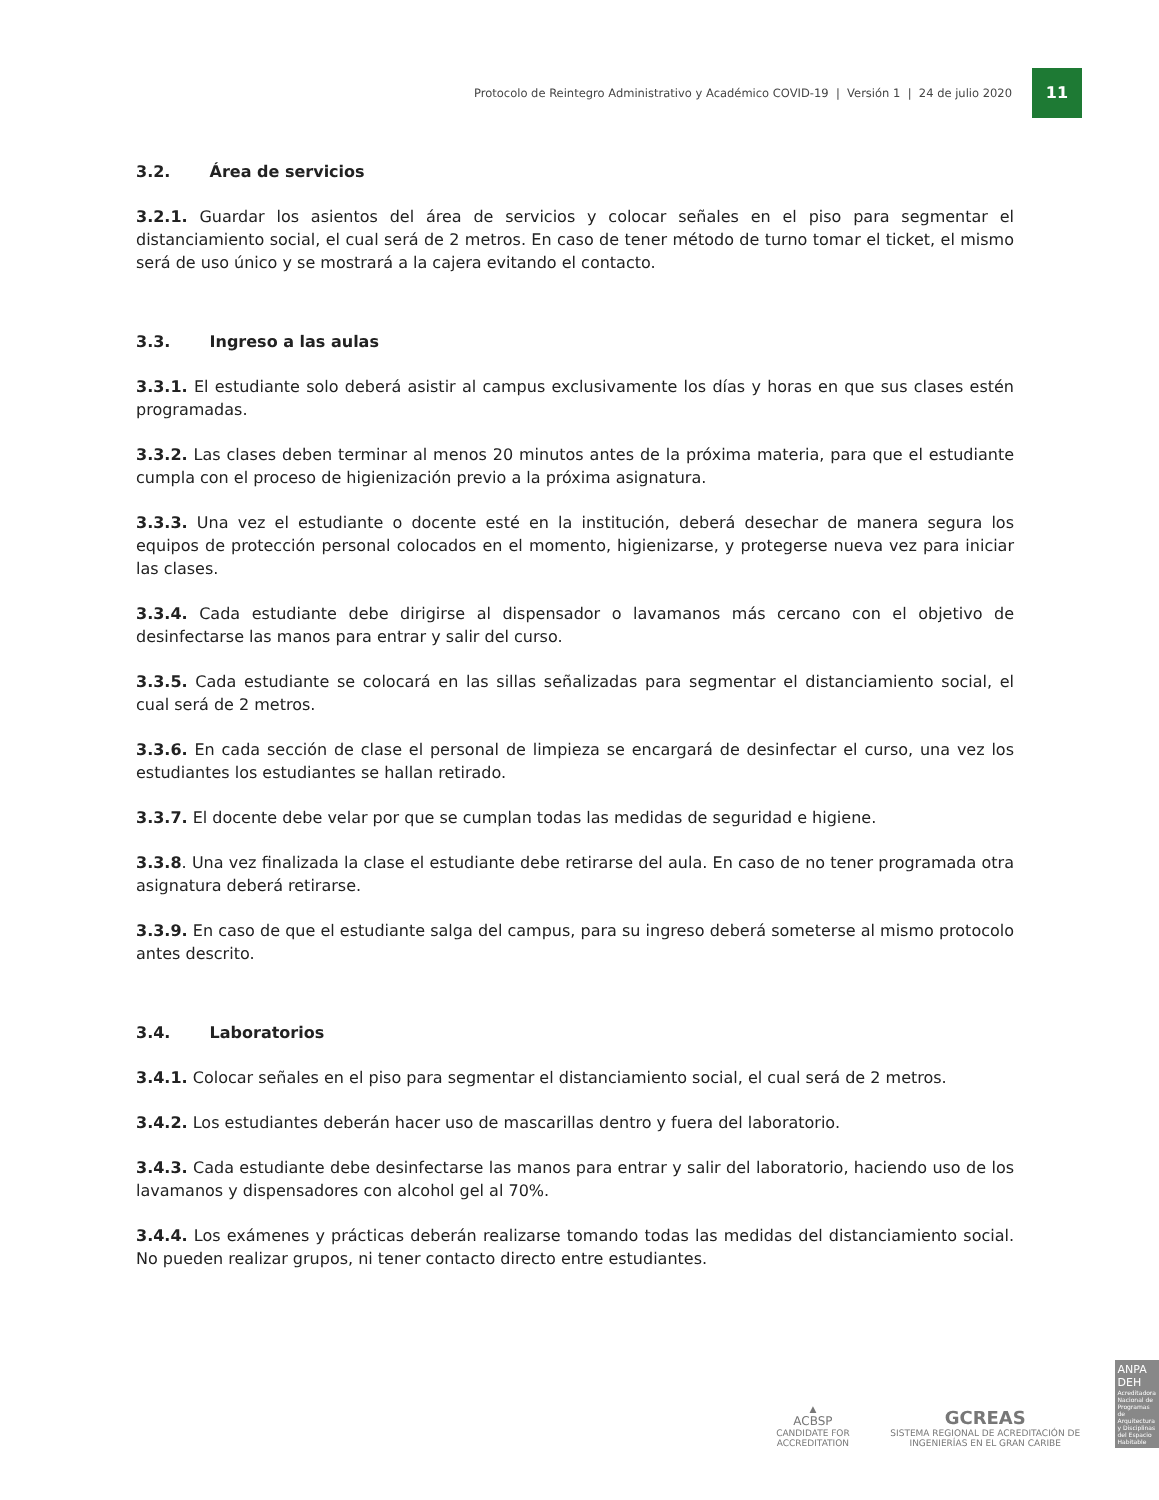Protocolo de Reintegro Administrativo y Académico COVID-19 | Versión 1 | 24 de julio 2020
11
3.2. Área de servicios
3.2.1. Guardar los asientos del área de servicios y colocar señales en el piso para segmentar el distanciamiento social, el cual será de 2 metros. En caso de tener método de turno tomar el ticket, el mismo será de uso único y se mostrará a la cajera evitando el contacto.
3.3. Ingreso a las aulas
3.3.1. El estudiante solo deberá asistir al campus exclusivamente los días y horas en que sus clases estén programadas.
3.3.2. Las clases deben terminar al menos 20 minutos antes de la próxima materia, para que el estudiante cumpla con el proceso de higienización previo a la próxima asignatura.
3.3.3. Una vez el estudiante o docente esté en la institución, deberá desechar de manera segura los equipos de protección personal colocados en el momento, higienizarse, y protegerse nueva vez para iniciar las clases.
3.3.4. Cada estudiante debe dirigirse al dispensador o lavamanos más cercano con el objetivo de desinfectarse las manos para entrar y salir del curso.
3.3.5. Cada estudiante se colocará en las sillas señalizadas para segmentar el distanciamiento social, el cual será de 2 metros.
3.3.6. En cada sección de clase el personal de limpieza se encargará de desinfectar el curso, una vez los estudiantes los estudiantes se hallan retirado.
3.3.7. El docente debe velar por que se cumplan todas las medidas de seguridad e higiene.
3.3.8. Una vez finalizada la clase el estudiante debe retirarse del aula. En caso de no tener programada otra asignatura deberá retirarse.
3.3.9. En caso de que el estudiante salga del campus, para su ingreso deberá someterse al mismo protocolo antes descrito.
3.4. Laboratorios
3.4.1. Colocar señales en el piso para segmentar el distanciamiento social, el cual será de 2 metros.
3.4.2. Los estudiantes deberán hacer uso de mascarillas dentro y fuera del laboratorio.
3.4.3. Cada estudiante debe desinfectarse las manos para entrar y salir del laboratorio, haciendo uso de los lavamanos y dispensadores con alcohol gel al 70%.
3.4.4. Los exámenes y prácticas deberán realizarse tomando todas las medidas del distanciamiento social. No pueden realizar grupos, ni tener contacto directo entre estudiantes.
▲
ACBSP
CANDIDATE FOR ACCREDITATION
GCREAS
SISTEMA REGIONAL DE ACREDITACIÓN DE INGENIERÍAS EN EL GRAN CARIBE
ANPA DEH
Acreditadora Nacional de Programas de Arquitectura y Disciplinas del Espacio Habitable